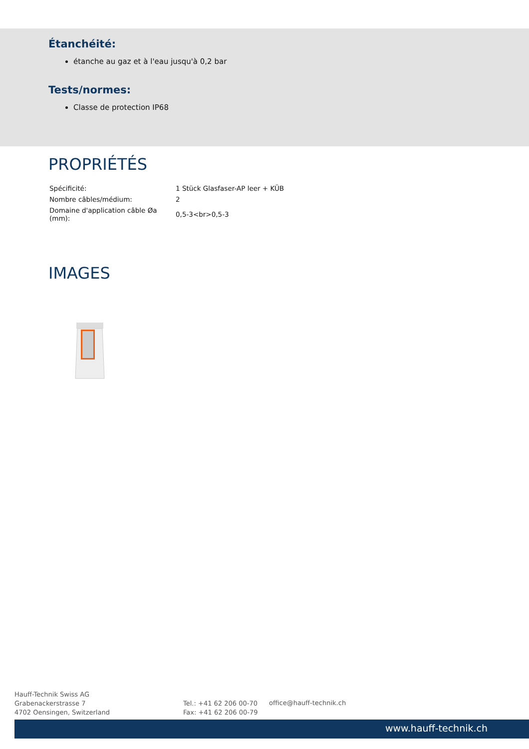Étanchéité:
étanche au gaz et à l'eau jusqu'à 0,2 bar
Tests/normes:
Classe de protection IP68
PROPRIÉTÉS
| Spécificité: | 1 Stück Glasfaser-AP leer + KÜB |
| Nombre câbles/médium: | 2 |
| Domaine d'application câble Øa (mm): | 0,5-3<br>0,5-3 |
IMAGES
Hauff-Technik Swiss AG
Grabenackerstrasse 7
4702 Oensingen, Switzerland
Tel.: +41 62 206 00-70
Fax: +41 62 206 00-79
office@hauff-technik.ch
www.hauff-technik.ch